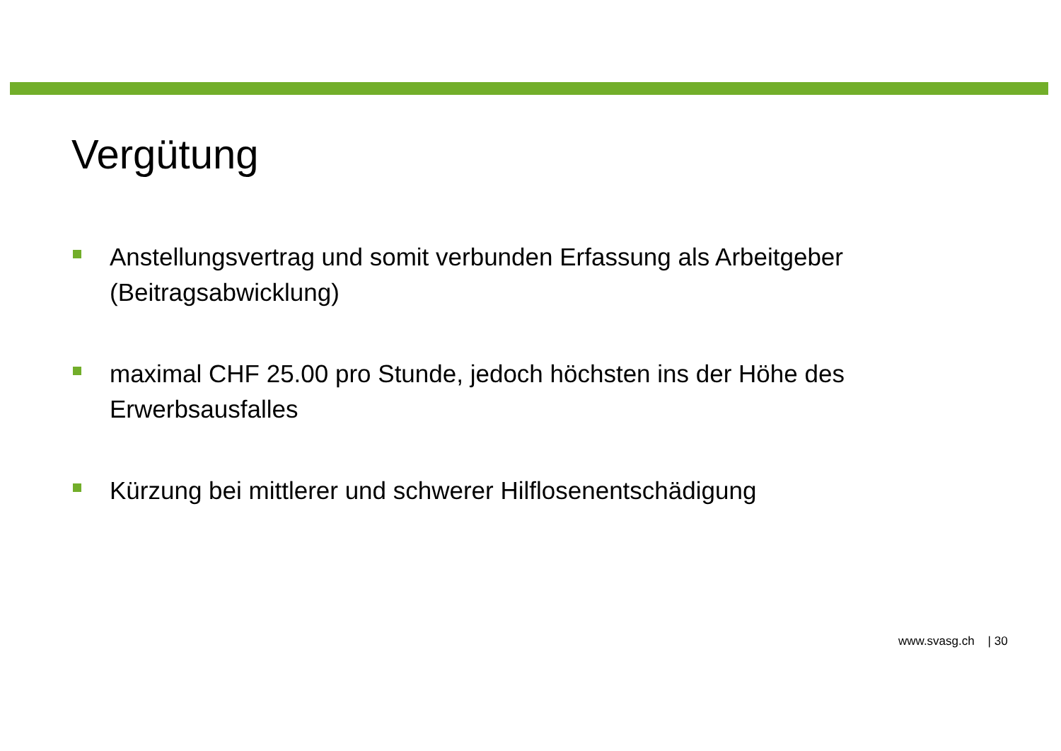Vergütung
Anstellungsvertrag und somit verbunden Erfassung als Arbeitgeber (Beitragsabwicklung)
maximal CHF 25.00 pro Stunde, jedoch höchsten ins der Höhe des Erwerbsausfalles
Kürzung bei mittlerer und schwerer Hilflosenentschädigung
www.svasg.ch | 30